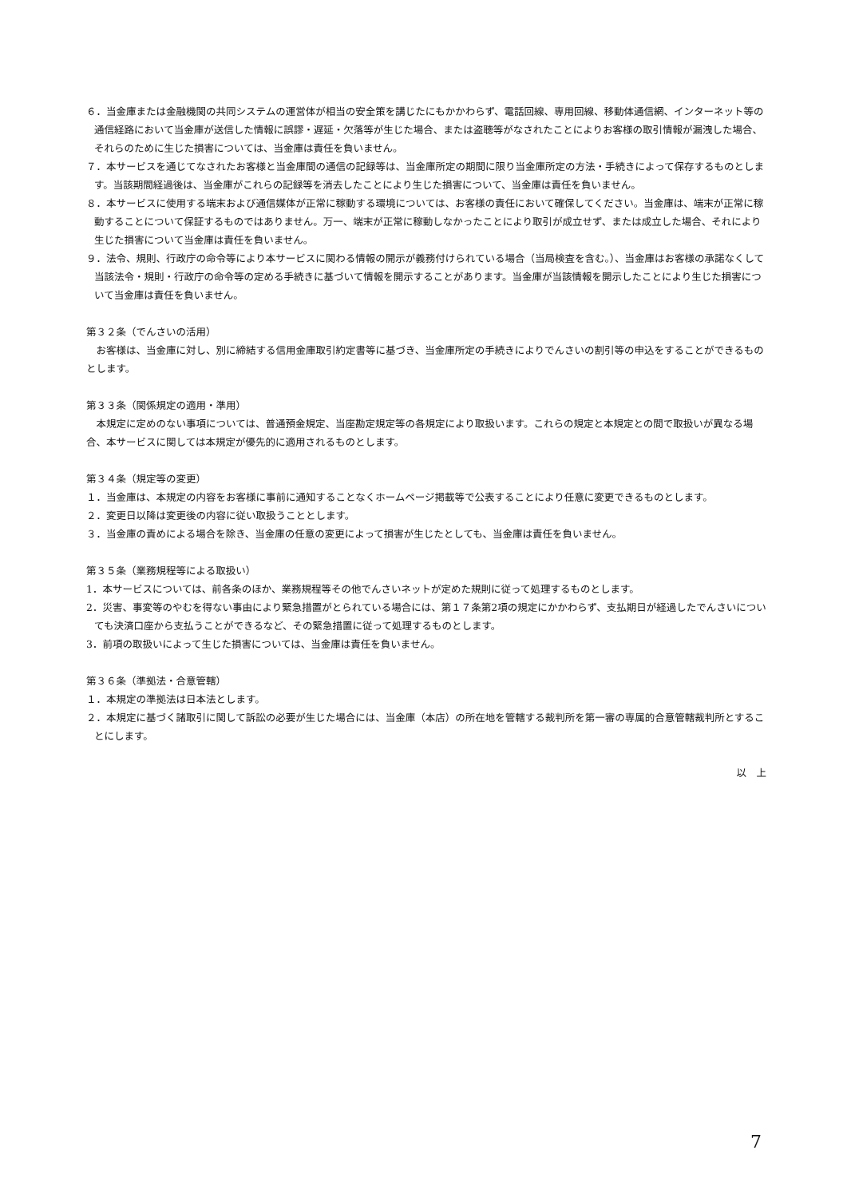６．当金庫または金融機関の共同システムの運営体が相当の安全策を講じたにもかかわらず、電話回線、専用回線、移動体通信網、インターネット等の通信経路において当金庫が送信した情報に誤謬・遅延・欠落等が生じた場合、または盗聴等がなされたことによりお客様の取引情報が漏洩した場合、それらのために生じた損害については、当金庫は責任を負いません。
７．本サービスを通じてなされたお客様と当金庫間の通信の記録等は、当金庫所定の期間に限り当金庫所定の方法・手続きによって保存するものとします。当該期間経過後は、当金庫がこれらの記録等を消去したことにより生じた損害について、当金庫は責任を負いません。
８．本サービスに使用する端末および通信媒体が正常に稼動する環境については、お客様の責任において確保してください。当金庫は、端末が正常に稼動することについて保証するものではありません。万一、端末が正常に稼動しなかったことにより取引が成立せず、または成立した場合、それにより生じた損害について当金庫は責任を負いません。
９．法令、規則、行政庁の命令等により本サービスに関わる情報の開示が義務付けられている場合（当局検査を含む。）、当金庫はお客様の承諾なくして当該法令・規則・行政庁の命令等の定める手続きに基づいて情報を開示することがあります。当金庫が当該情報を開示したことにより生じた損害について当金庫は責任を負いません。
第３２条（でんさいの活用）
　お客様は、当金庫に対し、別に締結する信用金庫取引約定書等に基づき、当金庫所定の手続きによりでんさいの割引等の申込をすることができるものとします。
第３３条（関係規定の適用・準用）
　本規定に定めのない事項については、普通預金規定、当座勘定規定等の各規定により取扱います。これらの規定と本規定との間で取扱いが異なる場合、本サービスに関しては本規定が優先的に適用されるものとします。
第３４条（規定等の変更）
１．当金庫は、本規定の内容をお客様に事前に通知することなくホームページ掲載等で公表することにより任意に変更できるものとします。
２．変更日以降は変更後の内容に従い取扱うこととします。
３．当金庫の責めによる場合を除き、当金庫の任意の変更によって損害が生じたとしても、当金庫は責任を負いません。
第３５条（業務規程等による取扱い）
1．本サービスについては、前各条のほか、業務規程等その他でんさいネットが定めた規則に従って処理するものとします。
2．災害、事変等のやむを得ない事由により緊急措置がとられている場合には、第１７条第2項の規定にかかわらず、支払期日が経過したでんさいについても決済口座から支払うことができるなど、その緊急措置に従って処理するものとします。
3．前項の取扱いによって生じた損害については、当金庫は責任を負いません。
第３６条（準拠法・合意管轄）
１．本規定の準拠法は日本法とします。
２．本規定に基づく諸取引に関して訴訟の必要が生じた場合には、当金庫（本店）の所在地を管轄する裁判所を第一審の専属的合意管轄裁判所とすることにします。
以　上
7